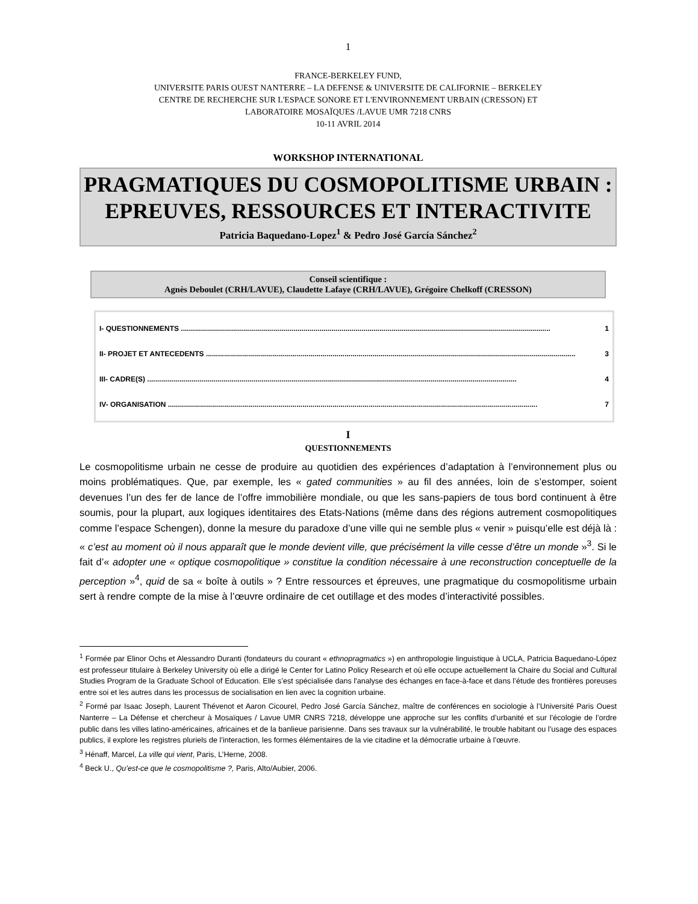1
FRANCE-BERKELEY FUND,
UNIVERSITE PARIS OUEST NANTERRE – LA DEFENSE & UNIVERSITE DE CALIFORNIE – BERKELEY
CENTRE DE RECHERCHE SUR L'ESPACE SONORE ET L'ENVIRONNEMENT URBAIN (CRESSON) ET
LABORATOIRE MOSAÏQUES /LAVUE UMR 7218 CNRS
10-11 AVRIL 2014
WORKSHOP INTERNATIONAL
PRAGMATIQUES DU COSMOPOLITISME URBAIN :
EPREUVES, RESSOURCES ET INTERACTIVITE
Patricia Baquedano-Lopez<sup>1</sup> & Pedro José García Sánchez<sup>2</sup>
Conseil scientifique :
Agnès Deboulet (CRH/LAVUE), Claudette Lafaye (CRH/LAVUE), Grégoire Chelkoff (CRESSON)
I- QUESTIONNEMENTS ........................................................................................................................................................................................ 1
II- PROJET ET ANTECEDENTS ........................................................................................................................................................................................ 3
III- CADRE(S) ........................................................................................................................................................................................ 4
IV- ORGANISATION ........................................................................................................................................................................................ 7
I
QUESTIONNEMENTS
Le cosmopolitisme urbain ne cesse de produire au quotidien des expériences d’adaptation à l’environnement plus ou moins problématiques. Que, par exemple, les « gated communities » au fil des années, loin de s’estomper, soient devenues l’un des fer de lance de l’offre immobilière mondiale, ou que les sans-papiers de tous bord continuent à être soumis, pour la plupart, aux logiques identitaires des Etats-Nations (même dans des régions autrement cosmopolitiques comme l’espace Schengen), donne la mesure du paradoxe d’une ville qui ne semble plus « venir » puisqu’elle est déjà là : « c’est au moment où il nous apparaît que le monde devient ville, que précisément la ville cesse d’être un monde »<sup>3</sup>. Si le fait d’« adopter une « optique cosmopolitique » constitue la condition nécessaire à une reconstruction conceptuelle de la perception »<sup>4</sup>, quid de sa « boîte à outils » ? Entre ressources et épreuves, une pragmatique du cosmopolitisme urbain sert à rendre compte de la mise à l’œuvre ordinaire de cet outillage et des modes d’interactivité possibles.
<sup>1</sup> Formée par Elinor Ochs et Alessandro Duranti (fondateurs du courant « ethnopragmatics ») en anthropologie linguistique à UCLA, Patricia Baquedano-López est professeur titulaire à Berkeley University où elle a dirigé le Center for Latino Policy Research et où elle occupe actuellement la Chaire du Social and Cultural Studies Program de la Graduate School of Education. Elle s’est spécialisée dans l'analyse des échanges en face-à-face et dans l’étude des frontières poreuses entre soi et les autres dans les processus de socialisation en lien avec la cognition urbaine.
<sup>2</sup> Formé par Isaac Joseph, Laurent Thévenot et Aaron Cicourel, Pedro José García Sánchez, maître de conférences en sociologie à l’Université Paris Ouest Nanterre – La Défense et chercheur à Mosaïques / Lavue UMR CNRS 7218, développe une approche sur les conflits d’urbanité et sur l’écologie de l’ordre public dans les villes latino-américaines, africaines et de la banlieue parisienne. Dans ses travaux sur la vulnérabilité, le trouble habitant ou l’usage des espaces publics, il explore les registres pluriels de l’interaction, les formes élémentaires de la vie citadine et la démocratie urbaine à l’œuvre.
<sup>3</sup> Hénaff, Marcel, La ville qui vient, Paris, L’Herne, 2008.
<sup>4</sup> Beck U., Qu’est-ce que le cosmopolitisme ?, Paris, Alto/Aubier, 2006.